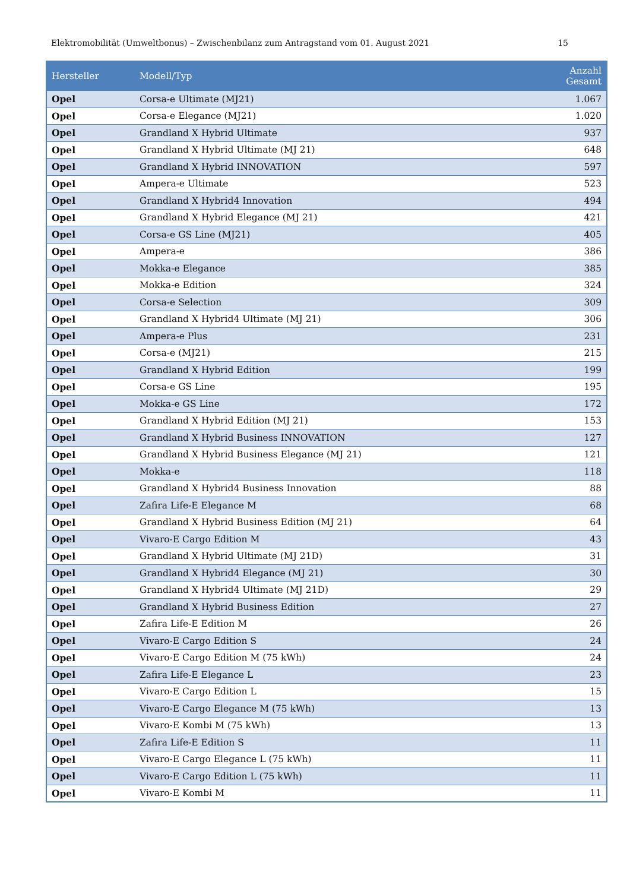Elektromobilität (Umweltbonus) – Zwischenbilanz zum Antragstand vom 01. August 2021 15
| Hersteller | Modell/Typ | Anzahl Gesamt |
| --- | --- | --- |
| Opel | Corsa-e Ultimate (MJ21) | 1.067 |
| Opel | Corsa-e Elegance (MJ21) | 1.020 |
| Opel | Grandland X Hybrid Ultimate | 937 |
| Opel | Grandland X Hybrid Ultimate (MJ 21) | 648 |
| Opel | Grandland X Hybrid INNOVATION | 597 |
| Opel | Ampera-e Ultimate | 523 |
| Opel | Grandland X Hybrid4 Innovation | 494 |
| Opel | Grandland X Hybrid Elegance (MJ 21) | 421 |
| Opel | Corsa-e GS Line (MJ21) | 405 |
| Opel | Ampera-e | 386 |
| Opel | Mokka-e Elegance | 385 |
| Opel | Mokka-e Edition | 324 |
| Opel | Corsa-e Selection | 309 |
| Opel | Grandland X Hybrid4 Ultimate (MJ 21) | 306 |
| Opel | Ampera-e Plus | 231 |
| Opel | Corsa-e (MJ21) | 215 |
| Opel | Grandland X Hybrid Edition | 199 |
| Opel | Corsa-e GS Line | 195 |
| Opel | Mokka-e GS Line | 172 |
| Opel | Grandland X Hybrid Edition (MJ 21) | 153 |
| Opel | Grandland X Hybrid Business INNOVATION | 127 |
| Opel | Grandland X Hybrid Business Elegance (MJ 21) | 121 |
| Opel | Mokka-e | 118 |
| Opel | Grandland X Hybrid4 Business Innovation | 88 |
| Opel | Zafira Life-E Elegance M | 68 |
| Opel | Grandland X Hybrid Business Edition (MJ 21) | 64 |
| Opel | Vivaro-E Cargo Edition M | 43 |
| Opel | Grandland X Hybrid Ultimate (MJ 21D) | 31 |
| Opel | Grandland X Hybrid4 Elegance (MJ 21) | 30 |
| Opel | Grandland X Hybrid4 Ultimate (MJ 21D) | 29 |
| Opel | Grandland X Hybrid Business Edition | 27 |
| Opel | Zafira Life-E Edition M | 26 |
| Opel | Vivaro-E Cargo Edition S | 24 |
| Opel | Vivaro-E Cargo Edition M (75 kWh) | 24 |
| Opel | Zafira Life-E Elegance L | 23 |
| Opel | Vivaro-E Cargo Edition L | 15 |
| Opel | Vivaro-E Cargo Elegance M (75 kWh) | 13 |
| Opel | Vivaro-E Kombi M (75 kWh) | 13 |
| Opel | Zafira Life-E Edition S | 11 |
| Opel | Vivaro-E Cargo Elegance L (75 kWh) | 11 |
| Opel | Vivaro-E Cargo Edition L (75 kWh) | 11 |
| Opel | Vivaro-E Kombi M | 11 |